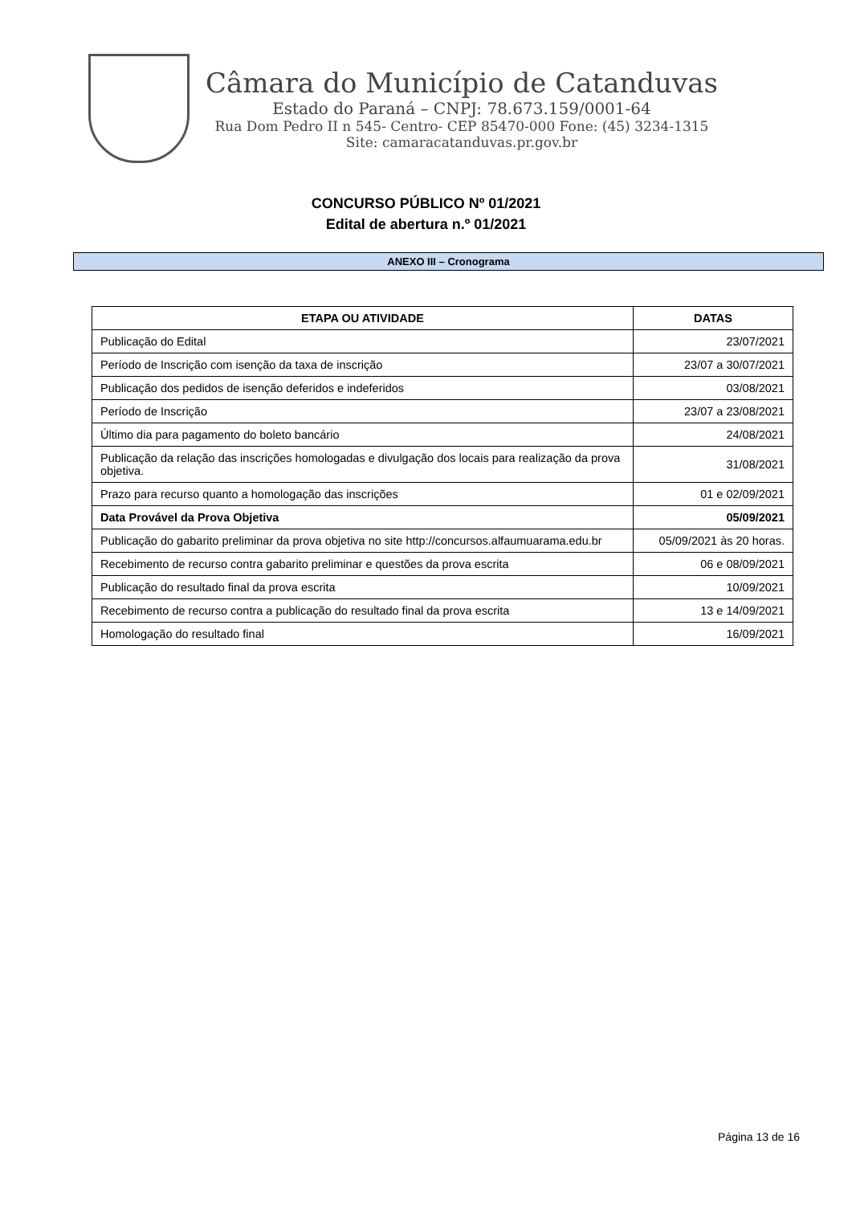Câmara do Município de Catanduvas
Estado do Paraná – CNPJ: 78.673.159/0001-64
Rua Dom Pedro II n 545- Centro- CEP 85470-000 Fone: (45) 3234-1315
Site: camaracatanduvas.pr.gov.br
CONCURSO PÚBLICO Nº 01/2021
Edital de abertura n.º 01/2021
ANEXO III – Cronograma
| ETAPA OU ATIVIDADE | DATAS |
| --- | --- |
| Publicação do Edital | 23/07/2021 |
| Período de Inscrição com isenção da taxa de inscrição | 23/07 a 30/07/2021 |
| Publicação dos pedidos de isenção deferidos e indeferidos | 03/08/2021 |
| Período de Inscrição | 23/07 a 23/08/2021 |
| Último dia para pagamento do boleto bancário | 24/08/2021 |
| Publicação da relação das inscrições homologadas e divulgação dos locais para realização da prova objetiva. | 31/08/2021 |
| Prazo para recurso quanto a homologação das inscrições | 01 e 02/09/2021 |
| Data Provável da Prova Objetiva | 05/09/2021 |
| Publicação do gabarito preliminar da prova objetiva no site http://concursos.alfaumuarama.edu.br | 05/09/2021 às 20 horas. |
| Recebimento de recurso contra gabarito preliminar e questões da prova escrita | 06 e 08/09/2021 |
| Publicação do resultado final da prova escrita | 10/09/2021 |
| Recebimento de recurso contra a publicação do resultado final da prova escrita | 13 e 14/09/2021 |
| Homologação do resultado final | 16/09/2021 |
Página 13 de 16